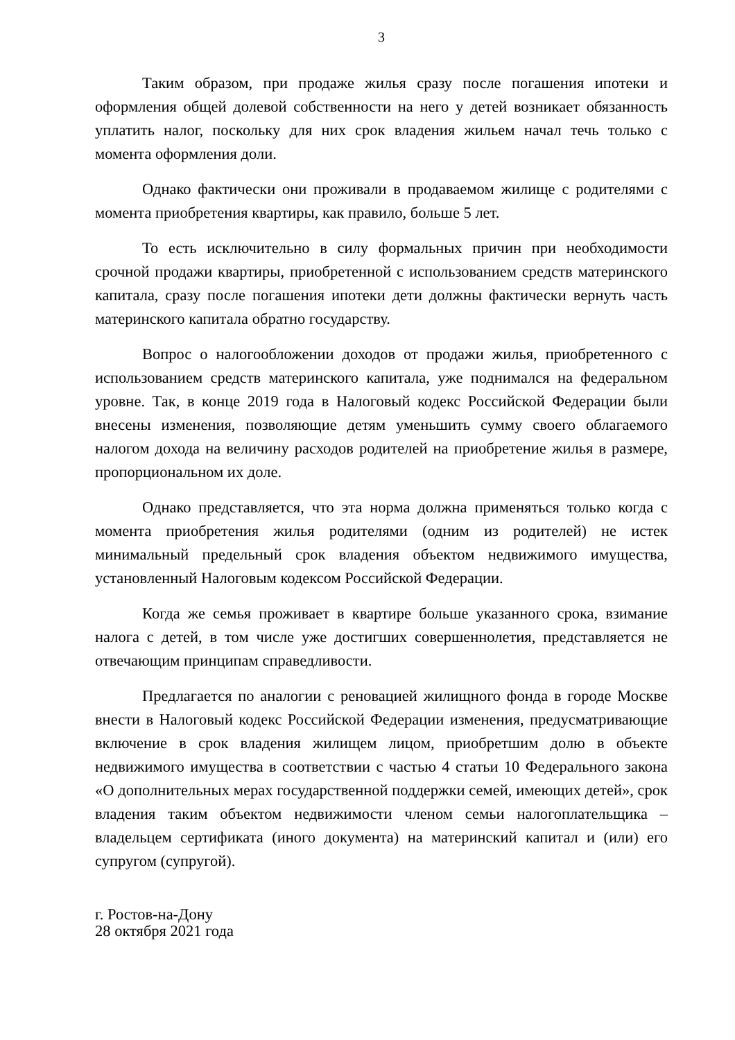3
Таким образом, при продаже жилья сразу после погашения ипотеки и оформления общей долевой собственности на него у детей возникает обязанность уплатить налог, поскольку для них срок владения жильем начал течь только с момента оформления доли.
Однако фактически они проживали в продаваемом жилище с родителями с момента приобретения квартиры, как правило, больше 5 лет.
То есть исключительно в силу формальных причин при необходимости срочной продажи квартиры, приобретенной с использованием средств материнского капитала, сразу после погашения ипотеки дети должны фактически вернуть часть материнского капитала обратно государству.
Вопрос о налогообложении доходов от продажи жилья, приобретенного с использованием средств материнского капитала, уже поднимался на федеральном уровне. Так, в конце 2019 года в Налоговый кодекс Российской Федерации были внесены изменения, позволяющие детям уменьшить сумму своего облагаемого налогом дохода на величину расходов родителей на приобретение жилья в размере, пропорциональном их доле.
Однако представляется, что эта норма должна применяться только когда с момента приобретения жилья родителями (одним из родителей) не истек минимальный предельный срок владения объектом недвижимого имущества, установленный Налоговым кодексом Российской Федерации.
Когда же семья проживает в квартире больше указанного срока, взимание налога с детей, в том числе уже достигших совершеннолетия, представляется не отвечающим принципам справедливости.
Предлагается по аналогии с реновацией жилищного фонда в городе Москве внести в Налоговый кодекс Российской Федерации изменения, предусматривающие включение в срок владения жилищем лицом, приобретшим долю в объекте недвижимого имущества в соответствии с частью 4 статьи 10 Федерального закона «О дополнительных мерах государственной поддержки семей, имеющих детей», срок владения таким объектом недвижимости членом семьи налогоплательщика – владельцем сертификата (иного документа) на материнский капитал и (или) его супругом (супругой).
г. Ростов-на-Дону
28 октября 2021 года